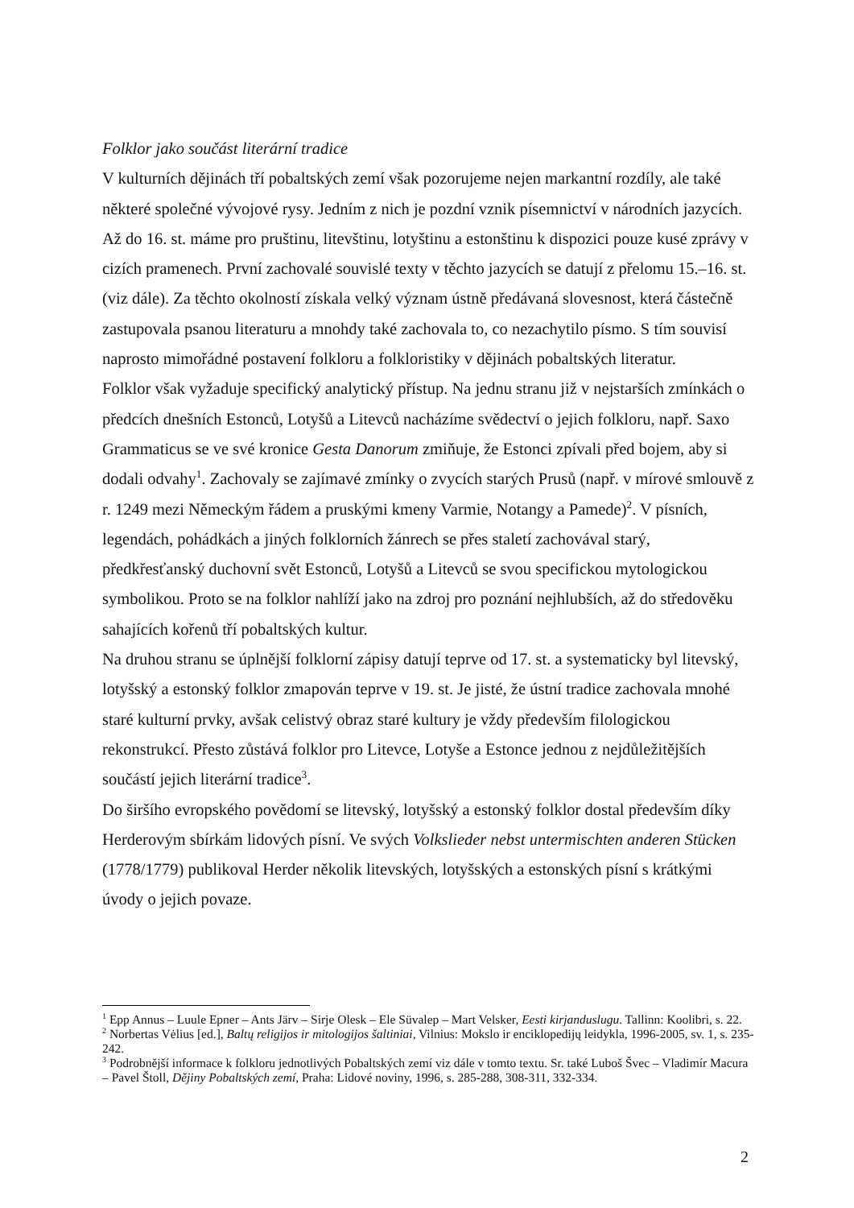Folklor jako součást literární tradice
V kulturních dějinách tří pobaltských zemí však pozorujeme nejen markantní rozdíly, ale také některé společné vývojové rysy. Jedním z nich je pozdní vznik písemnictví v národních jazycích. Až do 16. st. máme pro pruštinu, litevštinu, lotyštinu a estonštinu k dispozici pouze kusé zprávy v cizích pramenech. První zachovalé souvislé texty v těchto jazycích se datují z přelomu 15.–16. st. (viz dále). Za těchto okolností získala velký význam ústně předávaná slovesnost, která částečně zastupovala psanou literaturu a mnohdy také zachovala to, co nezachytilo písmo. S tím souvisí naprosto mimořádné postavení folkloru a folkloristiky v dějinách pobaltských literatur.
Folklor však vyžaduje specifický analytický přístup. Na jednu stranu již v nejstarších zmínkách o předcích dnešních Estonců, Lotyšů a Litevců nacházíme svědectví o jejich folkloru, např. Saxo Grammaticus se ve své kronice Gesta Danorum zmiňuje, že Estonci zpívali před bojem, aby si dodali odvahy<sup>1</sup>. Zachovaly se zajímavé zmínky o zvycích starých Prusů (např. v mírové smlouvě z r. 1249 mezi Německým řádem a pruskými kmeny Varmie, Notangy a Pamede)<sup>2</sup>. V písních, legendách, pohádkách a jiných folklorních žánrech se přes staletí zachovával starý, předkřesťanský duchovní svět Estonců, Lotyšů a Litevců se svou specifickou mytologickou symbolikou. Proto se na folklor nahlíží jako na zdroj pro poznání nejhlubších, až do středověku sahajících kořenů tří pobaltských kultur.
Na druhou stranu se úplnější folklorní zápisy datují teprve od 17. st. a systematicky byl litevský, lotyšský a estonský folklor zmapován teprve v 19. st. Je jisté, že ústní tradice zachovala mnohé staré kulturní prvky, avšak celistvý obraz staré kultury je vždy především filologickou rekonstrukcí. Přesto zůstává folklor pro Litevce, Lotyše a Estonce jednou z nejdůležitějších součástí jejich literární tradice<sup>3</sup>.
Do širšího evropského povědomí se litevský, lotyšský a estonský folklor dostal především díky Herderovým sbírkám lidových písní. Ve svých Volkslieder nebst untermischten anderen Stücken (1778/1779) publikoval Herder několik litevských, lotyšských a estonských písní s krátkými úvody o jejich povaze.
<sup>1</sup> Epp Annus – Luule Epner – Ants Järv – Sirje Olesk – Ele Süvalep – Mart Velsker, Eesti kirjanduslugu. Tallinn: Koolibri, s. 22.
<sup>2</sup> Norbertas Vėlius [ed.], Baltų religijos ir mitologijos šaltiniai, Vilnius: Mokslo ir enciklopedijų leidykla, 1996-2005, sv. 1, s. 235-242.
<sup>3</sup> Podrobnější informace k folkloru jednotlivých Pobaltských zemí viz dále v tomto textu. Sr. také Luboš Švec – Vladimír Macura – Pavel Štoll, Dějiny Pobaltských zemí, Praha: Lidové noviny, 1996, s. 285-288, 308-311, 332-334.
2